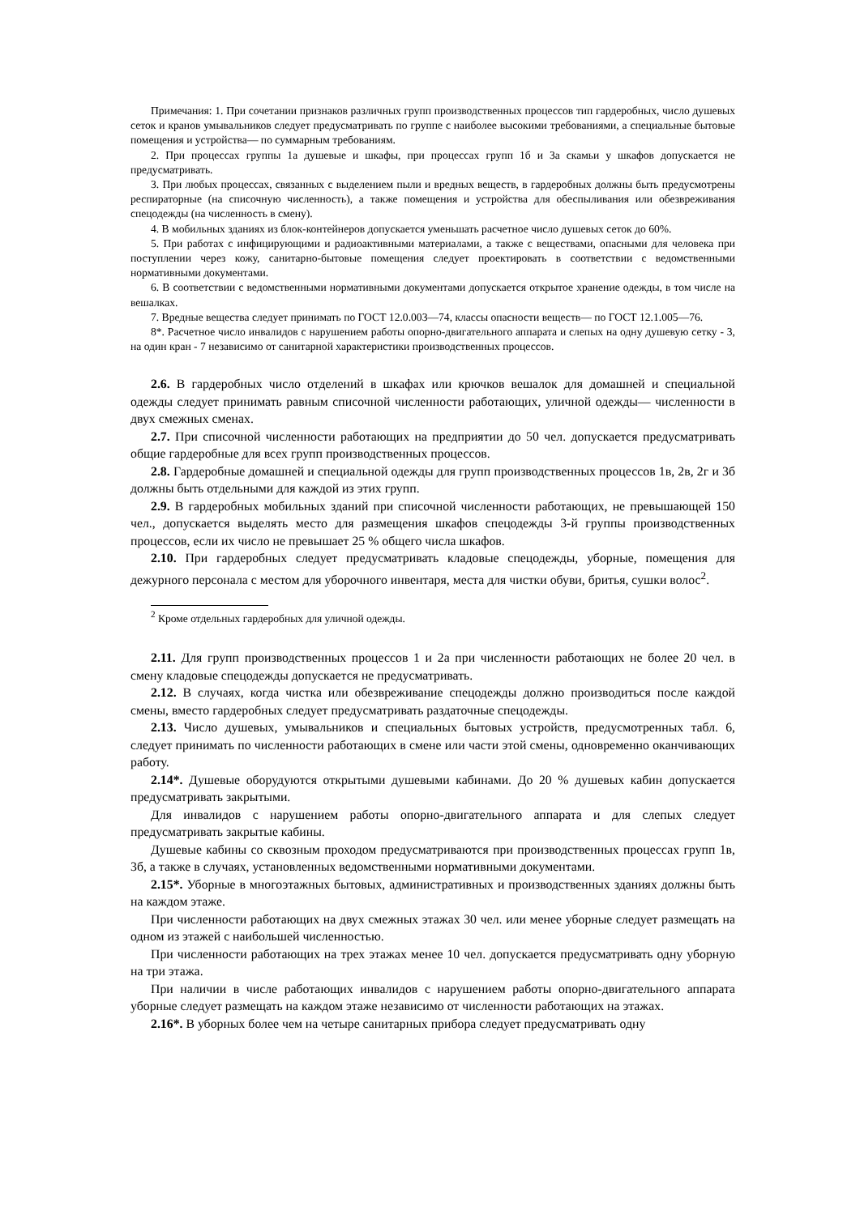Примечания: 1. При сочетании признаков различных групп производственных процессов тип гардеробных, число душевых сеток и кранов умывальников следует предусматривать по группе с наиболее высокими требованиями, а специальные бытовые помещения и устройства— по суммарным требованиям.
2. При процессах группы 1а душевые и шкафы, при процессах групп 1б и 3а скамьи у шкафов допускается не предусматривать.
3. При любых процессах, связанных с выделением пыли и вредных веществ, в гардеробных должны быть предусмотрены респираторные (на списочную численность), а также помещения и устройства для обеспыливания или обезвреживания спецодежды (на численность в смену).
4. В мобильных зданиях из блок-контейнеров допускается уменьшать расчетное число душевых сеток до 60%.
5. При работах с инфицирующими и радиоактивными материалами, а также с веществами, опасными для человека при поступлении через кожу, санитарно-бытовые помещения следует проектировать в соответствии с ведомственными нормативными документами.
6. В соответствии с ведомственными нормативными документами допускается открытое хранение одежды, в том числе на вешалках.
7. Вредные вещества следует принимать по ГОСТ 12.0.003—74, классы опасности веществ— по ГОСТ 12.1.005—76.
8*. Расчетное число инвалидов с нарушением работы опорно-двигательного аппарата и слепых на одну душевую сетку - 3, на один кран - 7 независимо от санитарной характеристики производственных процессов.
2.6. В гардеробных число отделений в шкафах или крючков вешалок для домашней и специальной одежды следует принимать равным списочной численности работающих, уличной одежды— численности в двух смежных сменах.
2.7. При списочной численности работающих на предприятии до 50 чел. допускается предусматривать общие гардеробные для всех групп производственных процессов.
2.8. Гардеробные домашней и специальной одежды для групп производственных процессов 1в, 2в, 2г и 3б должны быть отдельными для каждой из этих групп.
2.9. В гардеробных мобильных зданий при списочной численности работающих, не превышающей 150 чел., допускается выделять место для размещения шкафов спецодежды 3-й группы производственных процессов, если их число не превышает 25 % общего числа шкафов.
2.10. При гардеробных следует предусматривать кладовые спецодежды, уборные, помещения для дежурного персонала с местом для уборочного инвентаря, места для чистки обуви, бритья, сушки волос<sup>2</sup>.
<sup>2</sup> Кроме отдельных гардеробных для уличной одежды.
2.11. Для групп производственных процессов 1 и 2а при численности работающих не более 20 чел. в смену кладовые спецодежды допускается не предусматривать.
2.12. В случаях, когда чистка или обезвреживание спецодежды должно производиться после каждой смены, вместо гардеробных следует предусматривать раздаточные спецодежды.
2.13. Число душевых, умывальников и специальных бытовых устройств, предусмотренных табл. 6, следует принимать по численности работающих в смене или части этой смены, одновременно оканчивающих работу.
2.14*. Душевые оборудуются открытыми душевыми кабинами. До 20 % душевых кабин допускается предусматривать закрытыми.
Для инвалидов с нарушением работы опорно-двигательного аппарата и для слепых следует предусматривать закрытые кабины.
Душевые кабины со сквозным проходом предусматриваются при производственных процессах групп 1в, 3б, а также в случаях, установленных ведомственными нормативными документами.
2.15*. Уборные в многоэтажных бытовых, административных и производственных зданиях должны быть на каждом этаже.
При численности работающих на двух смежных этажах 30 чел. или менее уборные следует размещать на одном из этажей с наибольшей численностью.
При численности работающих на трех этажах менее 10 чел. допускается предусматривать одну уборную на три этажа.
При наличии в числе работающих инвалидов с нарушением работы опорно-двигательного аппарата уборные следует размещать на каждом этаже независимо от численности работающих на этажах.
2.16*. В уборных более чем на четыре санитарных прибора следует предусматривать одну